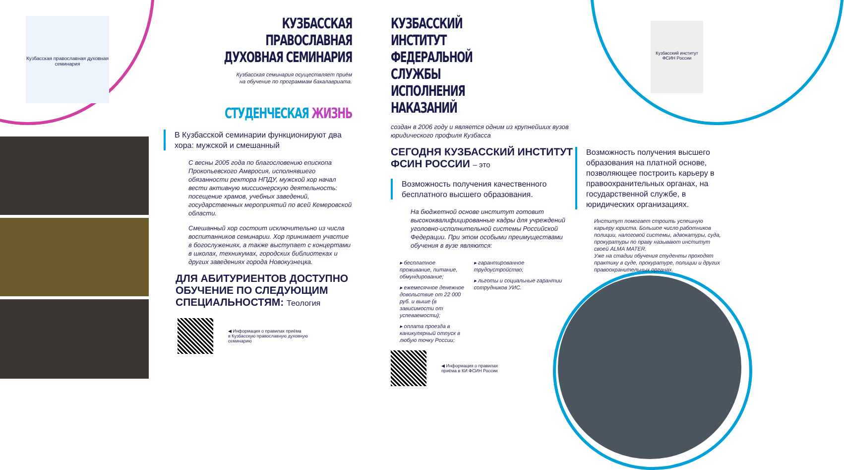Кузбасская православная духовная семинария
КУЗБАССКАЯ ПРАВОСЛАВНАЯ
ДУХОВНАЯ СЕМИНАРИЯ
Кузбасская семинария осуществляет приём
на обучение по программам бакалавриата.
СТУДЕНЧЕСКАЯ ЖИЗНЬ
В Кузбасской семинарии функционируют два хора: мужской и смешанный
С весны 2005 года по благословению епископа Прокопьевского Амвросия, исполнявшего обязанности ректора НПДУ, мужской хор начал вести активную миссионерскую деятельность: посещение храмов, учебных заведений, государственных мероприятий по всей Кемеровской области.
Смешанный хор состоит исключительно из числа воспитанников семинарии. Хор принимает участие в богослужениях, а также выступает с концертами в школах, техникумах, городских библиотеках и других заведениях города Новокузнецка.
ДЛЯ АБИТУРИЕНТОВ ДОСТУПНО ОБУЧЕНИЕ ПО СЛЕДУЮЩИМ СПЕЦИАЛЬНОСТЯМ: Теология
◀ Информация о правилах приёма
в Кузбасскую православную духовную
семинарию
КУЗБАССКИЙ ИНСТИТУТ
ФЕДЕРАЛЬНОЙ СЛУЖБЫ
ИСПОЛНЕНИЯ НАКАЗАНИЙ
создан в 2006 году и является одним из крупнейших вузов юридического профиля Кузбасса
СЕГОДНЯ КУЗБАССКИЙ ИНСТИТУТ ФСИН РОССИИ – это
Возможность получения качественного бесплатного высшего образования.
На бюджетной основе институт готовит высококвалифицированные кадры для учреждений уголовно-исполнительной системы Российской Федерации. При этом особыми преимуществами обучения в вузе являются:
▸ бесплатное проживание, питание, обмундирование;
▸ ежемесячное денежное довольствие от 22 000 руб. и выше (в зависимости от успеваемости);
▸ оплата проезда в каникулярный отпуск в любую точку России;
▸ гарантированное трудоустройство;
▸ льготы и социальные гарантии сотрудников УИС.
◀ Информация о правилах
приёма в КИ ФСИН России
Кузбасский институт ФСИН России
Возможность получения высшего образования на платной основе, позволяющее построить карьеру в правоохранительных органах, на государственной службе, в юридических организациях.
Институт помогает строить успешную карьеру юриста. Большое число работников полиции, налоговой системы, адвокатуры, суда, прокуратуры по праву называют институт своей ALMA MATER.
Уже на стадии обучения студенты проходят практику в суде, прокуратуре, полиции и других правоохранительных органах.